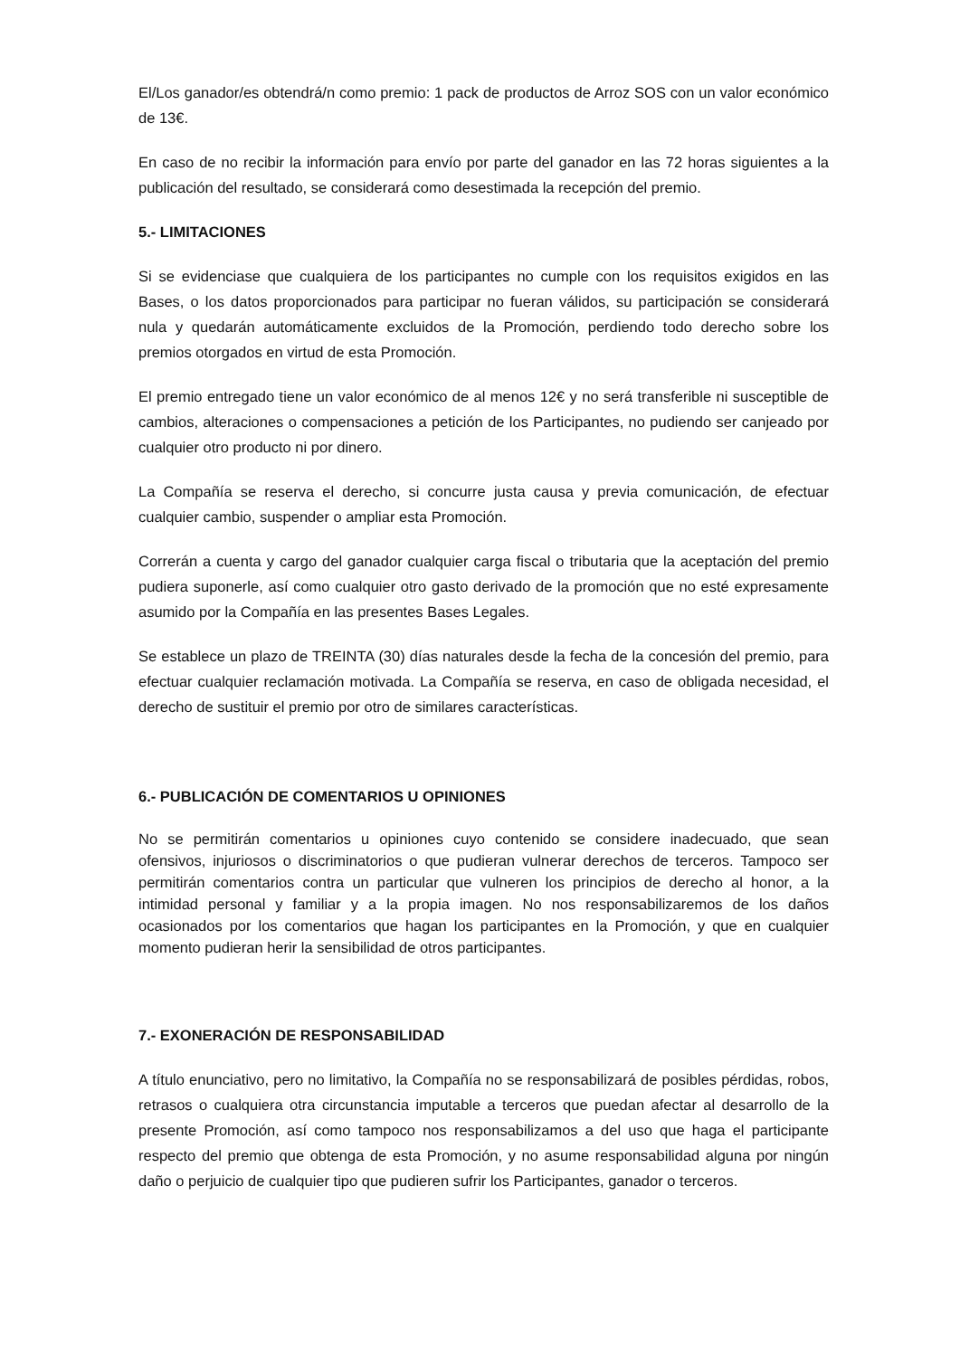El/Los ganador/es obtendrá/n como premio: 1 pack de productos de Arroz SOS con un valor económico de 13€.
En caso de no recibir la información para envío por parte del ganador en las 72 horas siguientes a la publicación del resultado, se considerará como desestimada la recepción del premio.
5.- LIMITACIONES
Si se evidenciase que cualquiera de los participantes no cumple con los requisitos exigidos en las Bases, o los datos proporcionados para participar no fueran válidos, su participación se considerará nula y quedarán automáticamente excluidos de la Promoción, perdiendo todo derecho sobre los premios otorgados en virtud de esta Promoción.
El premio entregado tiene un valor económico de al menos 12€ y no será transferible ni susceptible de cambios, alteraciones o compensaciones a petición de los Participantes, no pudiendo ser canjeado por cualquier otro producto ni por dinero.
La Compañía se reserva el derecho, si concurre justa causa y previa comunicación, de efectuar cualquier cambio, suspender o ampliar esta Promoción.
Correrán a cuenta y cargo del ganador cualquier carga fiscal o tributaria que la aceptación del premio pudiera suponerle, así como cualquier otro gasto derivado de la promoción que no esté expresamente asumido por la Compañía en las presentes Bases Legales.
Se establece un plazo de TREINTA (30) días naturales desde la fecha de la concesión del premio, para efectuar cualquier reclamación motivada. La Compañía se reserva, en caso de obligada necesidad, el derecho de sustituir el premio por otro de similares características.
6.- PUBLICACIÓN DE COMENTARIOS U OPINIONES
No se permitirán comentarios u opiniones cuyo contenido se considere inadecuado, que sean ofensivos, injuriosos o discriminatorios o que pudieran vulnerar derechos de terceros. Tampoco ser permitirán comentarios contra un particular que vulneren los principios de derecho al honor, a la intimidad personal y familiar y a la propia imagen. No nos responsabilizaremos de los daños ocasionados por los comentarios que hagan los participantes en la Promoción, y que en cualquier momento pudieran herir la sensibilidad de otros participantes.
7.- EXONERACIÓN DE RESPONSABILIDAD
A título enunciativo, pero no limitativo, la Compañía no se responsabilizará de posibles pérdidas, robos, retrasos o cualquiera otra circunstancia imputable a terceros que puedan afectar al desarrollo de la presente Promoción, así como tampoco nos responsabilizamos a del uso que haga el participante respecto del premio que obtenga de esta Promoción, y no asume responsabilidad alguna por ningún daño o perjuicio de cualquier tipo que pudieren sufrir los Participantes, ganador o terceros.